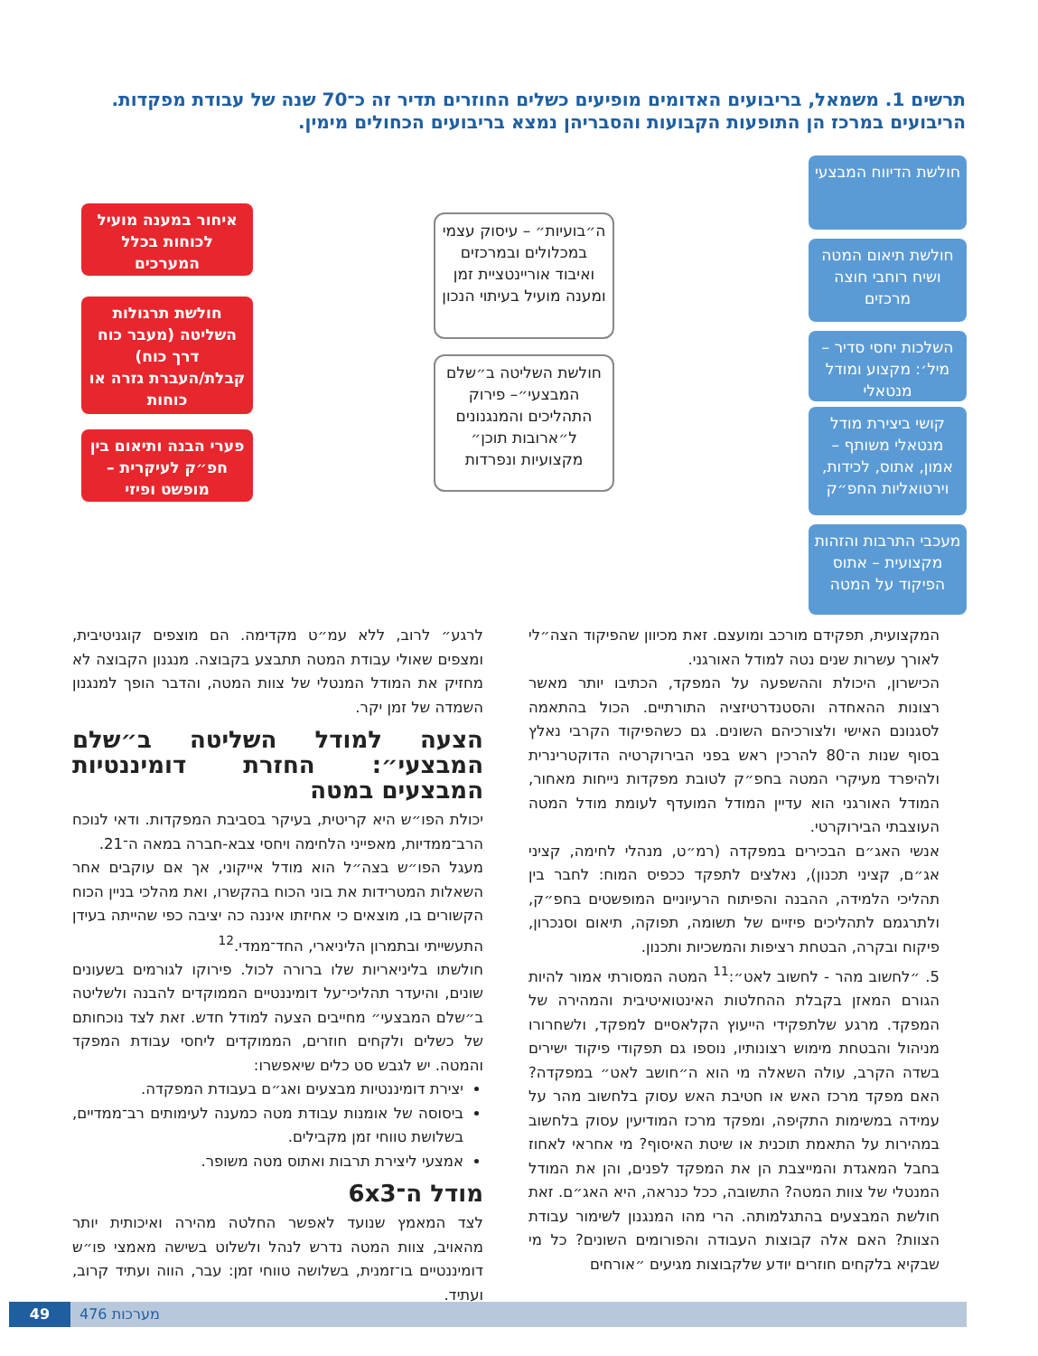תרשים 1. משמאל, בריבועים האדומים מופיעים כשלים החוזרים תדיר זה כ־70 שנה של עבודת מפקדות. הריבועים במרכז הן התופעות הקבועות והסבריהן נמצא בריבועים הכחולים מימין.
חולשת הדיווח המבצעי
חולשת תיאום המטה ושיח רוחבי חוצה מרכזים
השלכות יחסי סדיר – מיל׳: מקצוע ומודל מנטאלי
קושי ביצירת מודל מנטאלי משותף – אמון, אתוס, לכידות, וירטואליות החפ״ק
מעכבי התרבות והזהות מקצועית – אתוס הפיקוד על המטה
ה״בועיות״ – עיסוק עצמי במכלולים ובמרכזים ואיבוד אוריינטציית זמן ומענה מועיל בעיתוי הנכון
חולשת השליטה ב״שלם המבצעי״– פירוק התהליכים והמנגנונים ל״ארובות תוכן״ מקצועיות ונפרדות
איחור במענה מועיל לכוחות בכלל המערכים
חולשת תרגולות השליטה (מעבר כוח דרך כוח) קבלת/העברת גזרה או כוחות
פערי הבנה ותיאום בין חפ״ק לעיקרית – מופשט ופיזי
המקצועית, תפקידם מורכב ומועצם. זאת מכיוון שהפיקוד הצה״לי לאורך עשרות שנים נטה למודל האורגני.
הכישרון, היכולת וההשפעה על המפקד, הכתיבו יותר מאשר רצונות ההאחדה והסטנדרטיזציה התורתיים. הכול בהתאמה לסגנונם האישי ולצורכיהם השונים. גם כשהפיקוד הקרבי נאלץ בסוף שנות ה־80 להרכין ראש בפני הבירוקרטיה הדוקטרינרית ולהיפרד מעיקרי המטה בחפ״ק לטובת מפקדות נייחות מאחור, המודל האורגני הוא עדיין המודל המועדף לעומת מודל המטה העוצבתי הבירוקרטי.
אנשי האג״ם הבכירים במפקדה (רמ״ט, מנהלי לחימה, קציני אג״ם, קציני תכנון), נאלצים לתפקד ככפיס המוח: לחבר בין תהליכי הלמידה, ההבנה והפיתוח הרעיוניים המופשטים בחפ״ק, ולתרגמם לתהליכים פיזיים של תשומה, תפוקה, תיאום וסנכרון, פיקוח ובקרה, הבטחת רציפות והמשכיות ותכנון.
5. ״לחשוב מהר - לחשוב לאט״:<sup>11</sup> המטה המסורתי אמור להיות הגורם המאזן בקבלת ההחלטות האינטואיטיבית והמהירה של המפקד. מרגע שלתפקידי הייעוץ הקלאסיים למפקד, ולשחרורו מניהול והבטחת מימוש רצונותיו, נוספו גם תפקודי פיקוד ישירים בשדה הקרב, עולה השאלה מי הוא ה״חושב לאט״ במפקדה? האם מפקד מרכז האש או חטיבת האש עסוק בלחשוב מהר על עמידה במשימות התקיפה, ומפקד מרכז המודיעין עסוק בלחשוב במהירות על התאמת תוכנית או שיטת האיסוף? מי אחראי לאחוז בחבל המאגדת והמייצבת הן את המפקד לפנים, והן את המודל המנטלי של צוות המטה? התשובה, ככל כנראה, היא האג״ם. זאת חולשת המבצעים בהתגלמותה. הרי מהו המנגנון לשימור עבודת הצוות? האם אלה קבוצות העבודה והפורומים השונים? כל מי שבקיא בלקחים חוזרים יודע שלקבוצות מגיעים ״אורחים
לרגע״ לרוב, ללא עמ״ט מקדימה. הם מוצפים קוגניטיבית, ומצפים שאולי עבודת המטה תתבצע בקבוצה. מנגנון הקבוצה לא מחזיק את המודל המנטלי של צוות המטה, והדבר הופך למנגנון השמדה של זמן יקר.
הצעה למודל השליטה ב״שלם המבצעי״: החזרת דומיננטיות המבצעים במטה
יכולת הפו״ש היא קריטית, בעיקר בסביבת המפקדות. ודאי לנוכח הרב־ממדיות, מאפייני הלחימה ויחסי צבא-חברה במאה ה־21.
מעגל הפו״ש בצה״ל הוא מודל אייקוני, אך אם עוקבים אחר השאלות המטרידות את בוני הכוח בהקשרו, ואת מהלכי בניין הכוח הקשורים בו, מוצאים כי אחיזתו איננה כה יציבה כפי שהייתה בעידן התעשייתי ובתמרון הליניארי, החד־ממדי.<sup>12</sup>
חולשתו בליניאריות שלו ברורה לכול. פירוקו לגורמים בשעונים שונים, והיעדר תהליכי־על דומיננטיים הממוקדים להבנה ולשליטה ב״שלם המבצעי״ מחייבים הצעה למודל חדש. זאת לצד נוכחותם של כשלים ולקחים חוזרים, הממוקדים ליחסי עבודת המפקד והמטה. יש לגבש סט כלים שיאפשרו:
יצירת דומיננטיות מבצעים ואג״ם בעבודת המפקדה.
ביסוסה של אומנות עבודת מטה כמענה לעימותים רב־ממדיים, בשלושת טווחי זמן מקבילים.
אמצעי ליצירת תרבות ואתוס מטה משופר.
מודל ה־6x3
לצד המאמץ שנועד לאפשר החלטה מהירה ואיכותית יותר מהאויב, צוות המטה נדרש לנהל ולשלוט בשישה מאמצי פו״ש דומיננטיים בו־זמנית, בשלושה טווחי זמן: עבר, הווה ועתיד קרוב, ועתיד.
מערכות 476 49